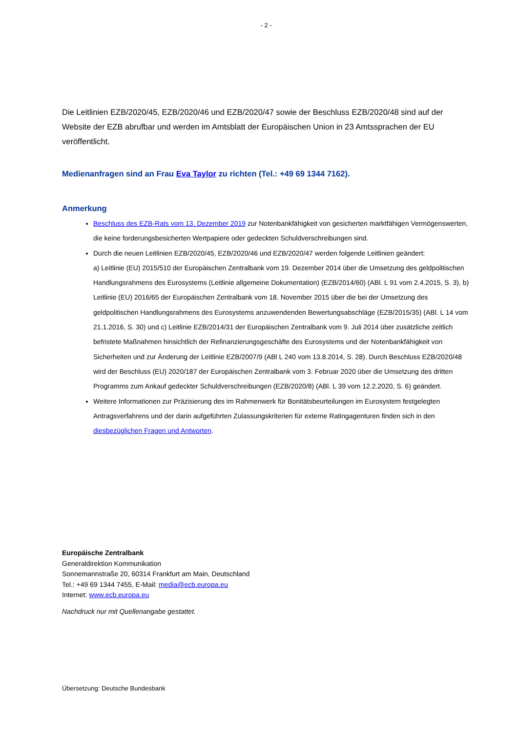- 2 -
Die Leitlinien EZB/2020/45, EZB/2020/46 und EZB/2020/47 sowie der Beschluss EZB/2020/48 sind auf der Website der EZB abrufbar und werden im Amtsblatt der Europäischen Union in 23 Amtssprachen der EU veröffentlicht.
Medienanfragen sind an Frau Eva Taylor zu richten (Tel.: +49 69 1344 7162).
Anmerkung
Beschluss des EZB-Rats vom 13. Dezember 2019 zur Notenbankfähigkeit von gesicherten marktfähigen Vermögenswerten, die keine forderungsbesicherten Wertpapiere oder gedeckten Schuldverschreibungen sind.
Durch die neuen Leitlinien EZB/2020/45, EZB/2020/46 und EZB/2020/47 werden folgende Leitlinien geändert:
a) Leitlinie (EU) 2015/510 der Europäischen Zentralbank vom 19. Dezember 2014 über die Umsetzung des geldpolitischen Handlungsrahmens des Eurosystems (Leitlinie allgemeine Dokumentation) (EZB/2014/60) (ABl. L 91 vom 2.4.2015, S. 3), b) Leitlinie (EU) 2016/65 der Europäischen Zentralbank vom 18. November 2015 über die bei der Umsetzung des geldpolitischen Handlungsrahmens des Eurosystems anzuwendenden Bewertungsabschläge (EZB/2015/35) (ABl. L 14 vom 21.1.2016, S. 30) und c) Leitlinie EZB/2014/31 der Europäischen Zentralbank vom 9. Juli 2014 über zusätzliche zeitlich befristete Maßnahmen hinsichtlich der Refinanzierungsgeschäfte des Eurosystems und der Notenbankfähigkeit von Sicherheiten und zur Änderung der Leitlinie EZB/2007/9 (ABl L 240 vom 13.8.2014, S. 28). Durch Beschluss EZB/2020/48 wird der Beschluss (EU) 2020/187 der Europäischen Zentralbank vom 3. Februar 2020 über die Umsetzung des dritten Programms zum Ankauf gedeckter Schuldverschreibungen (EZB/2020/8) (ABl. L 39 vom 12.2.2020, S. 6) geändert.
Weitere Informationen zur Präzisierung des im Rahmenwerk für Bonitätsbeurteilungen im Eurosystem festgelegten Antragsverfahrens und der darin aufgeführten Zulassungskriterien für externe Ratingagenturen finden sich in den diesbezüglichen Fragen und Antworten.
Europäische Zentralbank
Generaldirektion Kommunikation
Sonnemannstraße 20, 60314 Frankfurt am Main, Deutschland
Tel.: +49 69 1344 7455, E-Mail: media@ecb.europa.eu
Internet: www.ecb.europa.eu
Nachdruck nur mit Quellenangabe gestattet.
Übersetzung: Deutsche Bundesbank